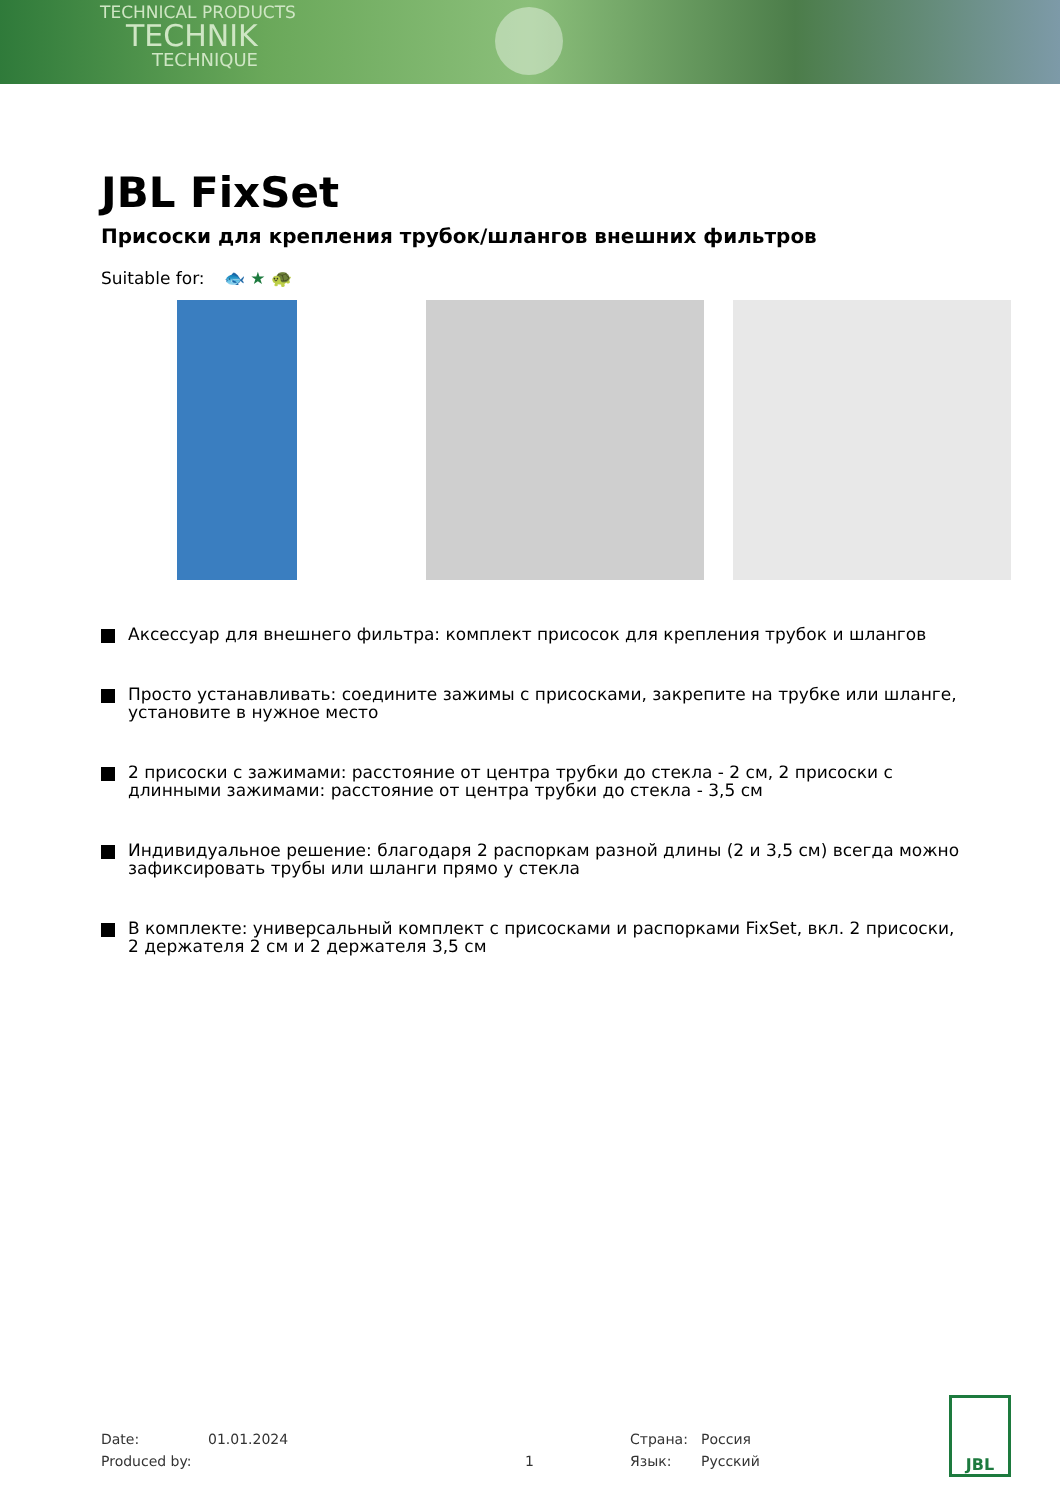TECHNICAL PRODUCTS
TECHNIK
TECHNIQUE
JBL FixSet
Присоски для крепления трубок/шлангов внешних фильтров
Suitable for: 🐟 ★ 🐢
Аксессуар для внешнего фильтра: комплект присосок для крепления трубок и шлангов
Просто устанавливать: соедините зажимы с присосками, закрепите на трубке или шланге, установите в нужное место
2 присоски с зажимами: расстояние от центра трубки до стекла - 2 см, 2 присоски с длинными зажимами: расстояние от центра трубки до стекла - 3,5 см
Индивидуальное решение: благодаря 2 распоркам разной длины (2 и 3,5 см) всегда можно зафиксировать трубы или шланги прямо у стекла
В комплекте: универсальный комплект с присосками и распорками FixSet, вкл. 2 присоски, 2 держателя 2 см и 2 держателя 3,5 см
Date:
Produced by:
01.01.2024
1
Страна:
Язык:
Россия
Русский
JBL